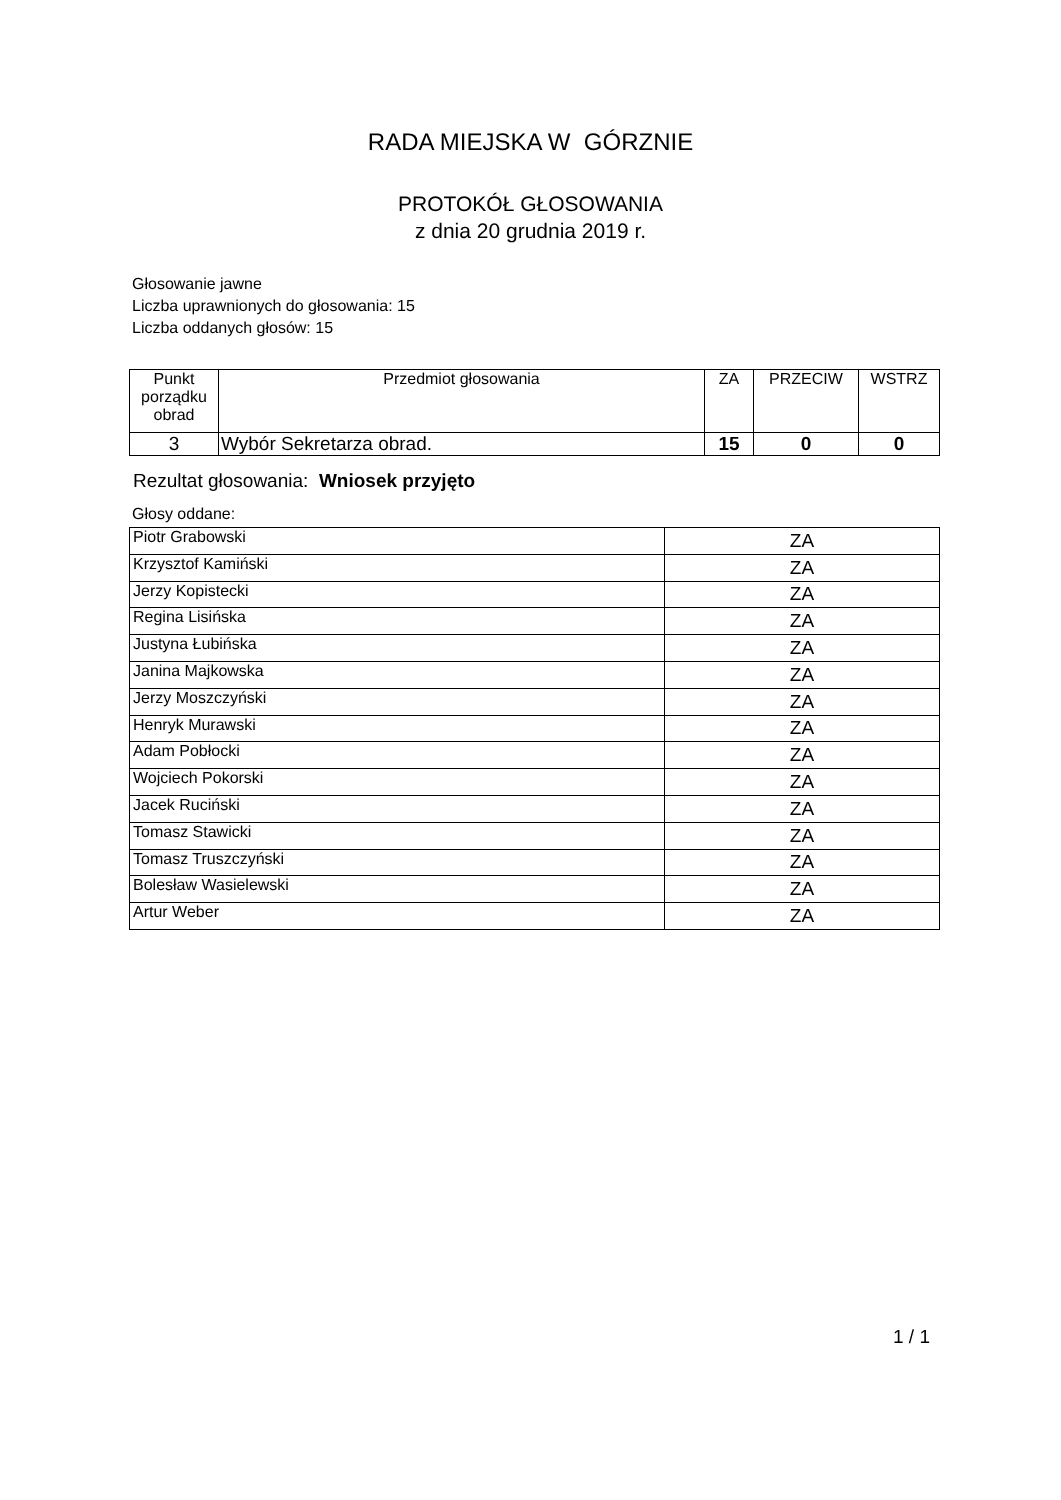RADA MIEJSKA W GÓRZNIE
PROTOKÓŁ GŁOSOWANIA
z dnia 20 grudnia 2019 r.
Głosowanie jawne
Liczba uprawnionych do głosowania: 15
Liczba oddanych głosów: 15
| Punkt porządku obrad | Przedmiot głosowania | ZA | PRZECIW | WSTRZ |
| --- | --- | --- | --- | --- |
| 3 | Wybór Sekretarza obrad. | 15 | 0 | 0 |
Rezultat głosowania: Wniosek przyjęto
Głosy oddane:
| Piotr Grabowski | ZA |
| Krzysztof Kamiński | ZA |
| Jerzy Kopistecki | ZA |
| Regina Lisińska | ZA |
| Justyna Łubińska | ZA |
| Janina Majkowska | ZA |
| Jerzy Moszczyński | ZA |
| Henryk Murawski | ZA |
| Adam Pobłocki | ZA |
| Wojciech Pokorski | ZA |
| Jacek Ruciński | ZA |
| Tomasz Stawicki | ZA |
| Tomasz Truszczyński | ZA |
| Bolesław Wasielewski | ZA |
| Artur Weber | ZA |
1 / 1